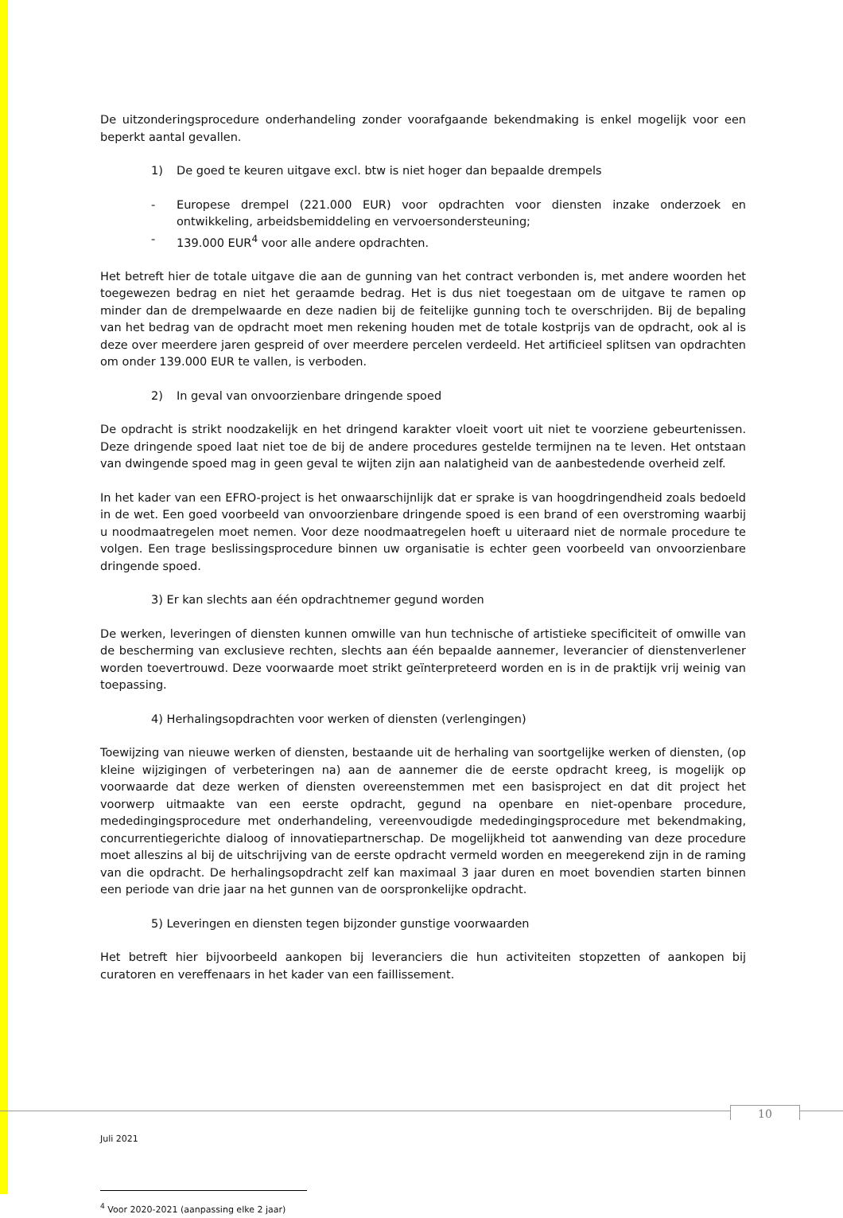De uitzonderingsprocedure onderhandeling zonder voorafgaande bekendmaking is enkel mogelijk voor een beperkt aantal gevallen.
1) De goed te keuren uitgave excl. btw is niet hoger dan bepaalde drempels
- Europese drempel (221.000 EUR) voor opdrachten voor diensten inzake onderzoek en ontwikkeling, arbeidsbemiddeling en vervoersondersteuning;
- 139.000 EUR<sup>4</sup> voor alle andere opdrachten.
Het betreft hier de totale uitgave die aan de gunning van het contract verbonden is, met andere woorden het toegewezen bedrag en niet het geraamde bedrag. Het is dus niet toegestaan om de uitgave te ramen op minder dan de drempelwaarde en deze nadien bij de feitelijke gunning toch te overschrijden. Bij de bepaling van het bedrag van de opdracht moet men rekening houden met de totale kostprijs van de opdracht, ook al is deze over meerdere jaren gespreid of over meerdere percelen verdeeld. Het artificieel splitsen van opdrachten om onder 139.000 EUR te vallen, is verboden.
2) In geval van onvoorzienbare dringende spoed
De opdracht is strikt noodzakelijk en het dringend karakter vloeit voort uit niet te voorziene gebeurtenissen. Deze dringende spoed laat niet toe de bij de andere procedures gestelde termijnen na te leven. Het ontstaan van dwingende spoed mag in geen geval te wijten zijn aan nalatigheid van de aanbestedende overheid zelf.
In het kader van een EFRO-project is het onwaarschijnlijk dat er sprake is van hoogdringendheid zoals bedoeld in de wet. Een goed voorbeeld van onvoorzienbare dringende spoed is een brand of een overstroming waarbij u noodmaatregelen moet nemen. Voor deze noodmaatregelen hoeft u uiteraard niet de normale procedure te volgen. Een trage beslissingsprocedure binnen uw organisatie is echter geen voorbeeld van onvoorzienbare dringende spoed.
3) Er kan slechts aan één opdrachtnemer gegund worden
De werken, leveringen of diensten kunnen omwille van hun technische of artistieke specificiteit of omwille van de bescherming van exclusieve rechten, slechts aan één bepaalde aannemer, leverancier of dienstenverlener worden toevertrouwd. Deze voorwaarde moet strikt geïnterpreteerd worden en is in de praktijk vrij weinig van toepassing.
4) Herhalingsopdrachten voor werken of diensten (verlengingen)
Toewijzing van nieuwe werken of diensten, bestaande uit de herhaling van soortgelijke werken of diensten, (op kleine wijzigingen of verbeteringen na) aan de aannemer die de eerste opdracht kreeg, is mogelijk op voorwaarde dat deze werken of diensten overeenstemmen met een basisproject en dat dit project het voorwerp uitmaakte van een eerste opdracht, gegund na openbare en niet-openbare procedure, mededingingsprocedure met onderhandeling, vereenvoudigde mededingingsprocedure met bekendmaking, concurrentiegerichte dialoog of innovatiepartnerschap. De mogelijkheid tot aanwending van deze procedure moet alleszins al bij de uitschrijving van de eerste opdracht vermeld worden en meegerekend zijn in de raming van die opdracht. De herhalingsopdracht zelf kan maximaal 3 jaar duren en moet bovendien starten binnen een periode van drie jaar na het gunnen van de oorspronkelijke opdracht.
5) Leveringen en diensten tegen bijzonder gunstige voorwaarden
Het betreft hier bijvoorbeeld aankopen bij leveranciers die hun activiteiten stopzetten of aankopen bij curatoren en vereffenaars in het kader van een faillissement.
<sup>4</sup> Voor 2020-2021 (aanpassing elke 2 jaar)
10
Juli 2021